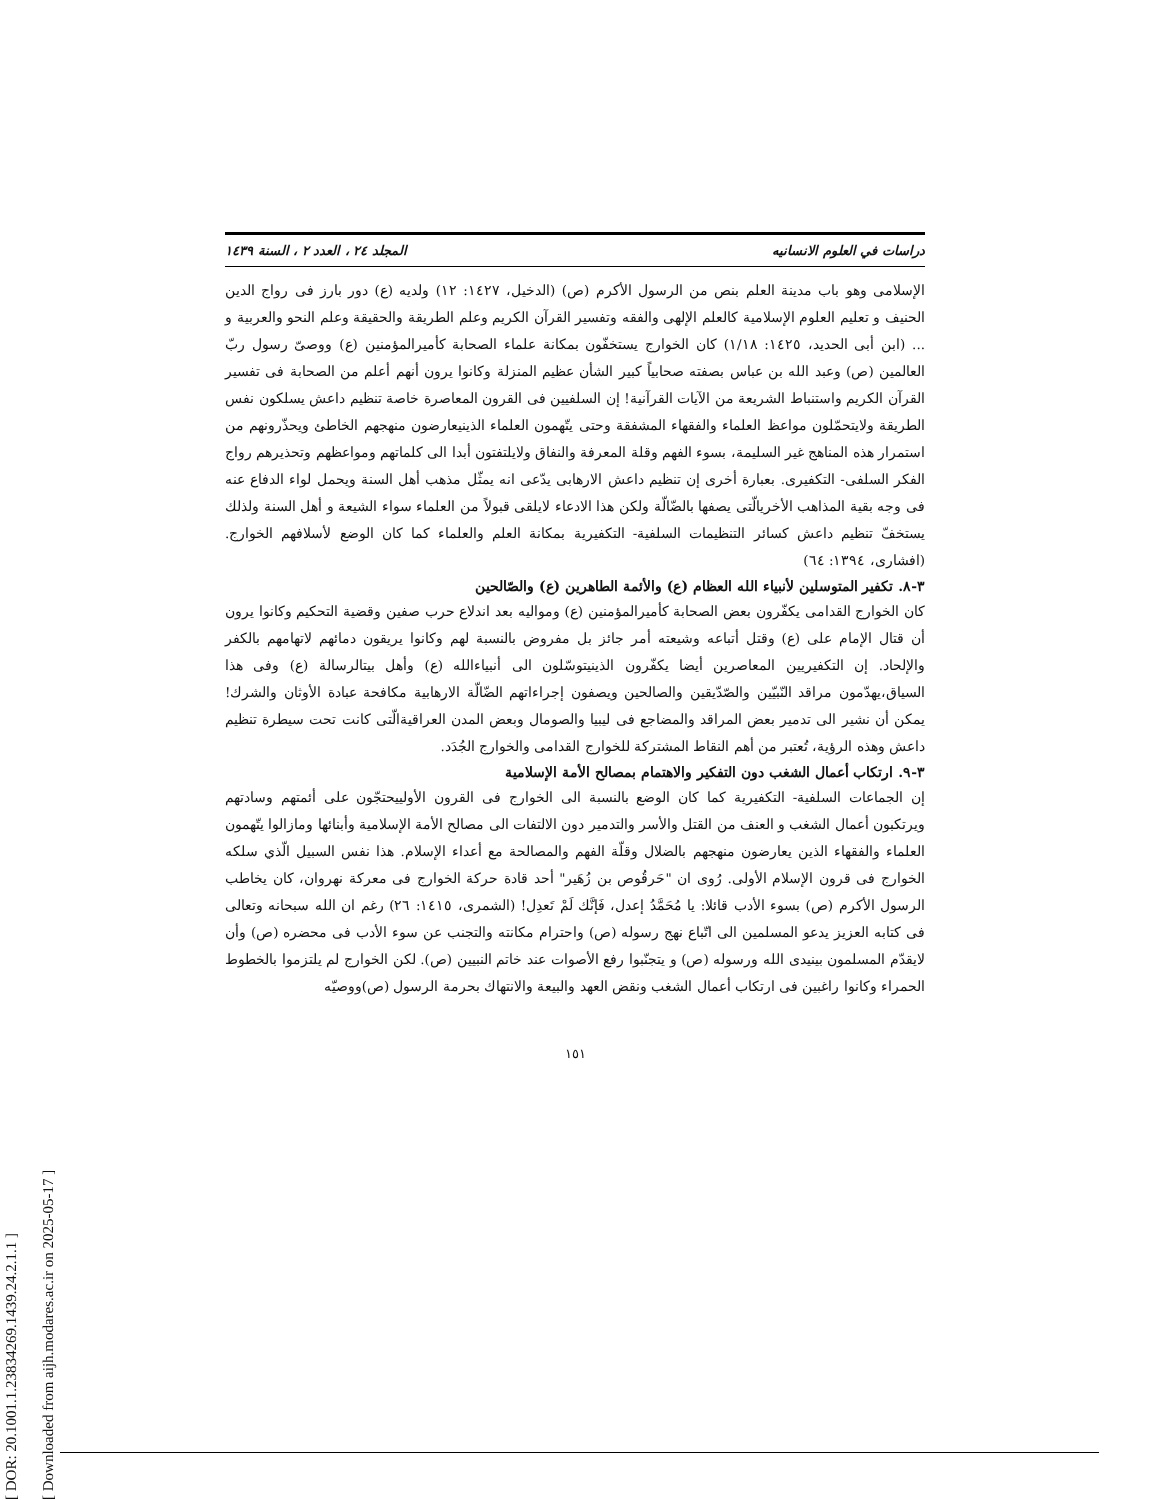[ DOR: 20.1001.1.23834269.1439.24.2.1.1 ]
[ Downloaded from aijh.modares.ac.ir on 2025-05-17 ]
دراسات في العلوم الانسانيه المجلد ٢٤ ، العدد ٢ ، السنة ١٤٣٩
الإسلامی وهو باب مدینة العلم بنص من الرسول الأکرم (ص) (الدخیل، ١٤٢٧: ١٢) ولديه (ع) دور بارز فی رواج الدين الحنیف و تعلیم العلوم الإسلامیة کالعلم الإلهی والفقه وتفسیر القرآن الکریم وعلم الطریقة والحقیقة وعلم النحو والعربية و ... (ابن أبی الحدید، ١٤٢٥: ١/١٨) کان الخوارج یستخفّون بمکانة علماء الصحابة کأمیرالمؤمنین (ع) ووصیّ رسول ربّ العالمین (ص) وعبد الله بن عباس بصفته صحابیاً کبیر الشأن عظیم المنزلة وکانوا یرون أنهم أعلم من الصحابة فی تفسیر القرآن الکریم واستنباط الشریعة من الآیات القرآنیة! إن السلفیین فی القرون المعاصرة خاصة تنظیم داعش یسلکون نفس الطریقة ولایتحمّلون مواعظ العلماء والفقهاء المشفقة وحتی یتّهمون العلماء الذینیعارضون منهجهم الخاطئ ویحذّرونهم من استمرار هذه المناهج غير السليمة، بسوء الفهم وقلة المعرفة والنفاق ولایلتفتون أبدا الی کلماتهم ومواعظهم وتحذیرهم رواج الفکر السلفی- التکفیری. بعبارة أخری إن تنظیم داعش الارهابی یدّعی انه یمثّل مذهب أهل السنة ویحمل لواء الدفاع عنه فی وجه بقیة المذاهب الأخریالّتی یصفها بالضّالّة ولکن هذا الادعاء لایلقی قبولاً من العلماء سواء الشیعة و أهل السنة ولذلك یستخفّ تنظیم داعش کسائر التنظیمات السلفیة- التکفیریة بمکانة العلم والعلماء کما کان الوضع لأسلافهم الخوارج. (افشاری، ١٣٩٤: ٦٤)
٣-٨. تکفیر المتوسلین لأنبیاء الله العظام (ع) والأئمة الطاهرین (ع) والصّالحین
کان الخوارج القدامی یکفّرون بعض الصحابة کأمیرالمؤمنین (ع) وموالیه بعد اندلاع حرب صفین وقضیة التحکیم وکانوا یرون أن قتال الإمام علی (ع) وقتل أتباعه وشیعته أمر جائز بل مفروض بالنسبة لهم وکانوا یریقون دمائهم لاتهامهم بالکفر والإلحاد. إن التکفیریین المعاصرین أیضا یکفّرون الذینیتوسّلون الی أنبیاءالله (ع) وأهل بیتالرسالة (ع) وفی هذا السیاق،یهدّمون مراقد النّبیّین والصّدّیقین والصالحین ویصفون إجراءاتهم الضّالّة الارهابیة مکافحة عبادة الأوثان والشرك! یمکن أن نشیر الی تدمیر بعض المراقد والمضاجع فی لیبیا والصومال وبعض المدن العراقیةالّتی کانت تحت سیطرة تنظیم داعش وهذه الرؤیة، تُعتبر من أهم النقاط المشترکة للخوارج القدامی والخوارج الجُدَد.
٣-٩. ارتکاب أعمال الشغب دون التفکیر والاهتمام بمصالح الأمة الإسلامية
إن الجماعات السلفیة- التکفیریة کما کان الوضع بالنسبة الی الخوارج فی القرون الأولییحتجّون علی أئمتهم وسادتهم ویرتکبون أعمال الشغب و العنف من القتل والأسر والتدمیر دون الالتفات الی مصالح الأمة الإسلامية وأبنائها ومازالوا یتّهمون العلماء والفقهاء الذین یعارضون منهجهم بالضلال وقلّة الفهم والمصالحة مع أعداء الإسلام. هذا نفس السبیل الّذي سلکه الخوارج فی قرون الإسلام الأولی. رُوی ان "حَرقُوص بن زُهَیر" أحد قادة حرکة الخوارج فی معرکة نهروان، کان یخاطب الرسول الأکرم (ص) بسوء الأدب قائلا: یا مُحَمَّدُ إعدل، فَإنَّك لَمْ تَعدِل! (الشمری، ١٤١٥: ٢٦) رغم ان الله سبحانه وتعالی فی کتابه العزیز یدعو المسلمین الی اتّباع نهج رسوله (ص) واحترام مکانته والتجنب عن سوء الأدب فی محضره (ص) وأن لایقدّم المسلمون بینیدی الله ورسوله (ص) و یتجنّبوا رفع الأصوات عند خاتم النبیین (ص). لکن الخوارج لم یلتزموا بالخطوط الحمراء وکانوا راغبین فی ارتکاب أعمال الشغب ونقض العهد والبیعة والانتهاك بحرمة الرسول (ص)ووصیّه
١٥١